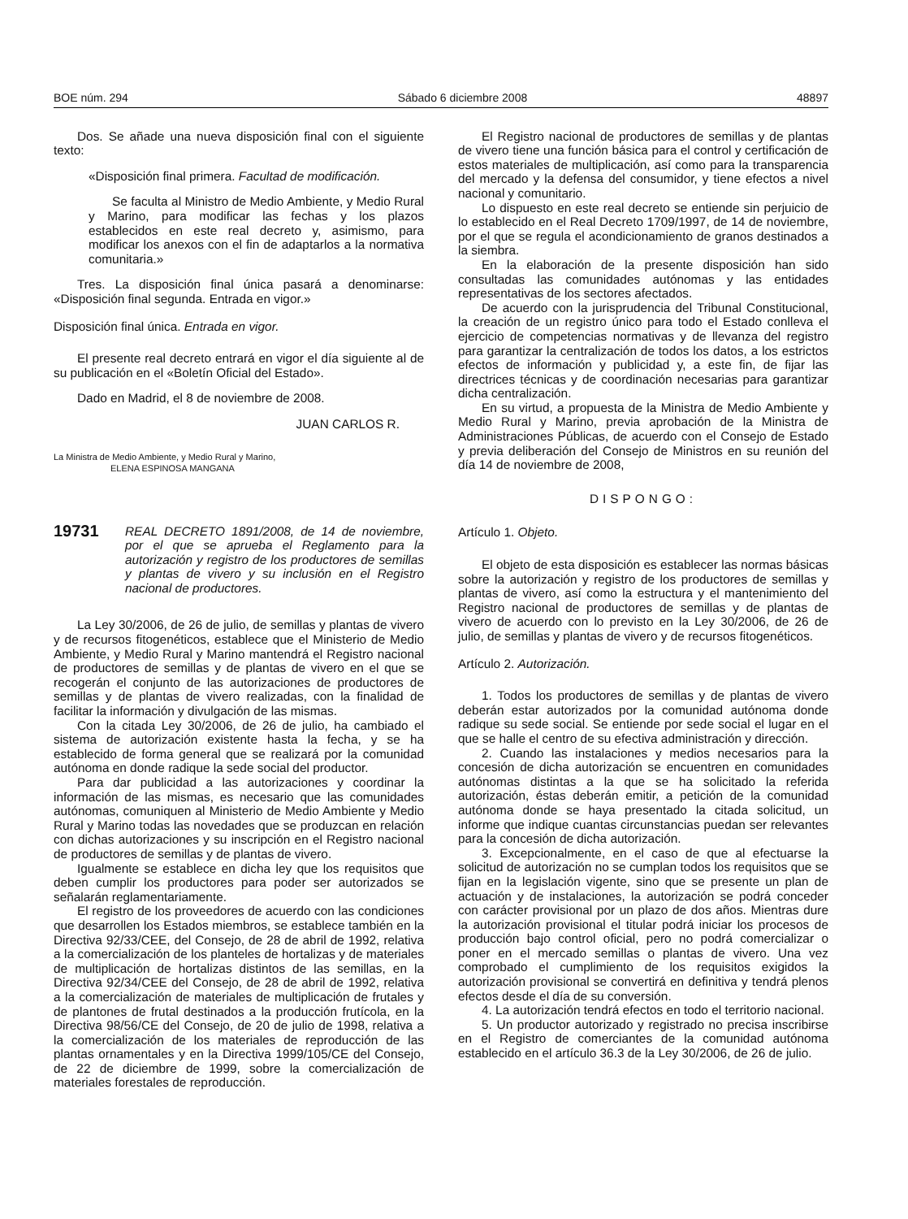BOE núm. 294 Sábado 6 diciembre 2008 48897
Dos. Se añade una nueva disposición final con el siguiente texto:
«Disposición final primera. Facultad de modificación.
Se faculta al Ministro de Medio Ambiente, y Medio Rural y Marino, para modificar las fechas y los plazos establecidos en este real decreto y, asimismo, para modificar los anexos con el fin de adaptarlos a la normativa comunitaria.»
Tres. La disposición final única pasará a denominarse: «Disposición final segunda. Entrada en vigor.»
Disposición final única. Entrada en vigor.
El presente real decreto entrará en vigor el día siguiente al de su publicación en el «Boletín Oficial del Estado».
Dado en Madrid, el 8 de noviembre de 2008.
JUAN CARLOS R.
La Ministra de Medio Ambiente, y Medio Rural y Marino,
ELENA ESPINOSA MANGANA
19731 REAL DECRETO 1891/2008, de 14 de noviembre, por el que se aprueba el Reglamento para la autorización y registro de los productores de semillas y plantas de vivero y su inclusión en el Registro nacional de productores.
La Ley 30/2006, de 26 de julio, de semillas y plantas de vivero y de recursos fitogenéticos, establece que el Ministerio de Medio Ambiente, y Medio Rural y Marino mantendrá el Registro nacional de productores de semillas y de plantas de vivero en el que se recogerán el conjunto de las autorizaciones de productores de semillas y de plantas de vivero realizadas, con la finalidad de facilitar la información y divulgación de las mismas.
Con la citada Ley 30/2006, de 26 de julio, ha cambiado el sistema de autorización existente hasta la fecha, y se ha establecido de forma general que se realizará por la comunidad autónoma en donde radique la sede social del productor.
Para dar publicidad a las autorizaciones y coordinar la información de las mismas, es necesario que las comunidades autónomas, comuniquen al Ministerio de Medio Ambiente y Medio Rural y Marino todas las novedades que se produzcan en relación con dichas autorizaciones y su inscripción en el Registro nacional de productores de semillas y de plantas de vivero.
Igualmente se establece en dicha ley que los requisitos que deben cumplir los productores para poder ser autorizados se señalarán reglamentariamente.
El registro de los proveedores de acuerdo con las condiciones que desarrollen los Estados miembros, se establece también en la Directiva 92/33/CEE, del Consejo, de 28 de abril de 1992, relativa a la comercialización de los planteles de hortalizas y de materiales de multiplicación de hortalizas distintos de las semillas, en la Directiva 92/34/CEE del Consejo, de 28 de abril de 1992, relativa a la comercialización de materiales de multiplicación de frutales y de plantones de frutal destinados a la producción frutícola, en la Directiva 98/56/CE del Consejo, de 20 de julio de 1998, relativa a la comercialización de los materiales de reproducción de las plantas ornamentales y en la Directiva 1999/105/CE del Consejo, de 22 de diciembre de 1999, sobre la comercialización de materiales forestales de reproducción.
El Registro nacional de productores de semillas y de plantas de vivero tiene una función básica para el control y certificación de estos materiales de multiplicación, así como para la transparencia del mercado y la defensa del consumidor, y tiene efectos a nivel nacional y comunitario.
Lo dispuesto en este real decreto se entiende sin perjuicio de lo establecido en el Real Decreto 1709/1997, de 14 de noviembre, por el que se regula el acondicionamiento de granos destinados a la siembra.
En la elaboración de la presente disposición han sido consultadas las comunidades autónomas y las entidades representativas de los sectores afectados.
De acuerdo con la jurisprudencia del Tribunal Constitucional, la creación de un registro único para todo el Estado conlleva el ejercicio de competencias normativas y de llevanza del registro para garantizar la centralización de todos los datos, a los estrictos efectos de información y publicidad y, a este fin, de fijar las directrices técnicas y de coordinación necesarias para garantizar dicha centralización.
En su virtud, a propuesta de la Ministra de Medio Ambiente y Medio Rural y Marino, previa aprobación de la Ministra de Administraciones Públicas, de acuerdo con el Consejo de Estado y previa deliberación del Consejo de Ministros en su reunión del día 14 de noviembre de 2008,
DISPONGO:
Artículo 1. Objeto.
El objeto de esta disposición es establecer las normas básicas sobre la autorización y registro de los productores de semillas y plantas de vivero, así como la estructura y el mantenimiento del Registro nacional de productores de semillas y de plantas de vivero de acuerdo con lo previsto en la Ley 30/2006, de 26 de julio, de semillas y plantas de vivero y de recursos fitogenéticos.
Artículo 2. Autorización.
1. Todos los productores de semillas y de plantas de vivero deberán estar autorizados por la comunidad autónoma donde radique su sede social. Se entiende por sede social el lugar en el que se halle el centro de su efectiva administración y dirección.
2. Cuando las instalaciones y medios necesarios para la concesión de dicha autorización se encuentren en comunidades autónomas distintas a la que se ha solicitado la referida autorización, éstas deberán emitir, a petición de la comunidad autónoma donde se haya presentado la citada solicitud, un informe que indique cuantas circunstancias puedan ser relevantes para la concesión de dicha autorización.
3. Excepcionalmente, en el caso de que al efectuarse la solicitud de autorización no se cumplan todos los requisitos que se fijan en la legislación vigente, sino que se presente un plan de actuación y de instalaciones, la autorización se podrá conceder con carácter provisional por un plazo de dos años. Mientras dure la autorización provisional el titular podrá iniciar los procesos de producción bajo control oficial, pero no podrá comercializar o poner en el mercado semillas o plantas de vivero. Una vez comprobado el cumplimiento de los requisitos exigidos la autorización provisional se convertirá en definitiva y tendrá plenos efectos desde el día de su conversión.
4. La autorización tendrá efectos en todo el territorio nacional.
5. Un productor autorizado y registrado no precisa inscribirse en el Registro de comerciantes de la comunidad autónoma establecido en el artículo 36.3 de la Ley 30/2006, de 26 de julio.